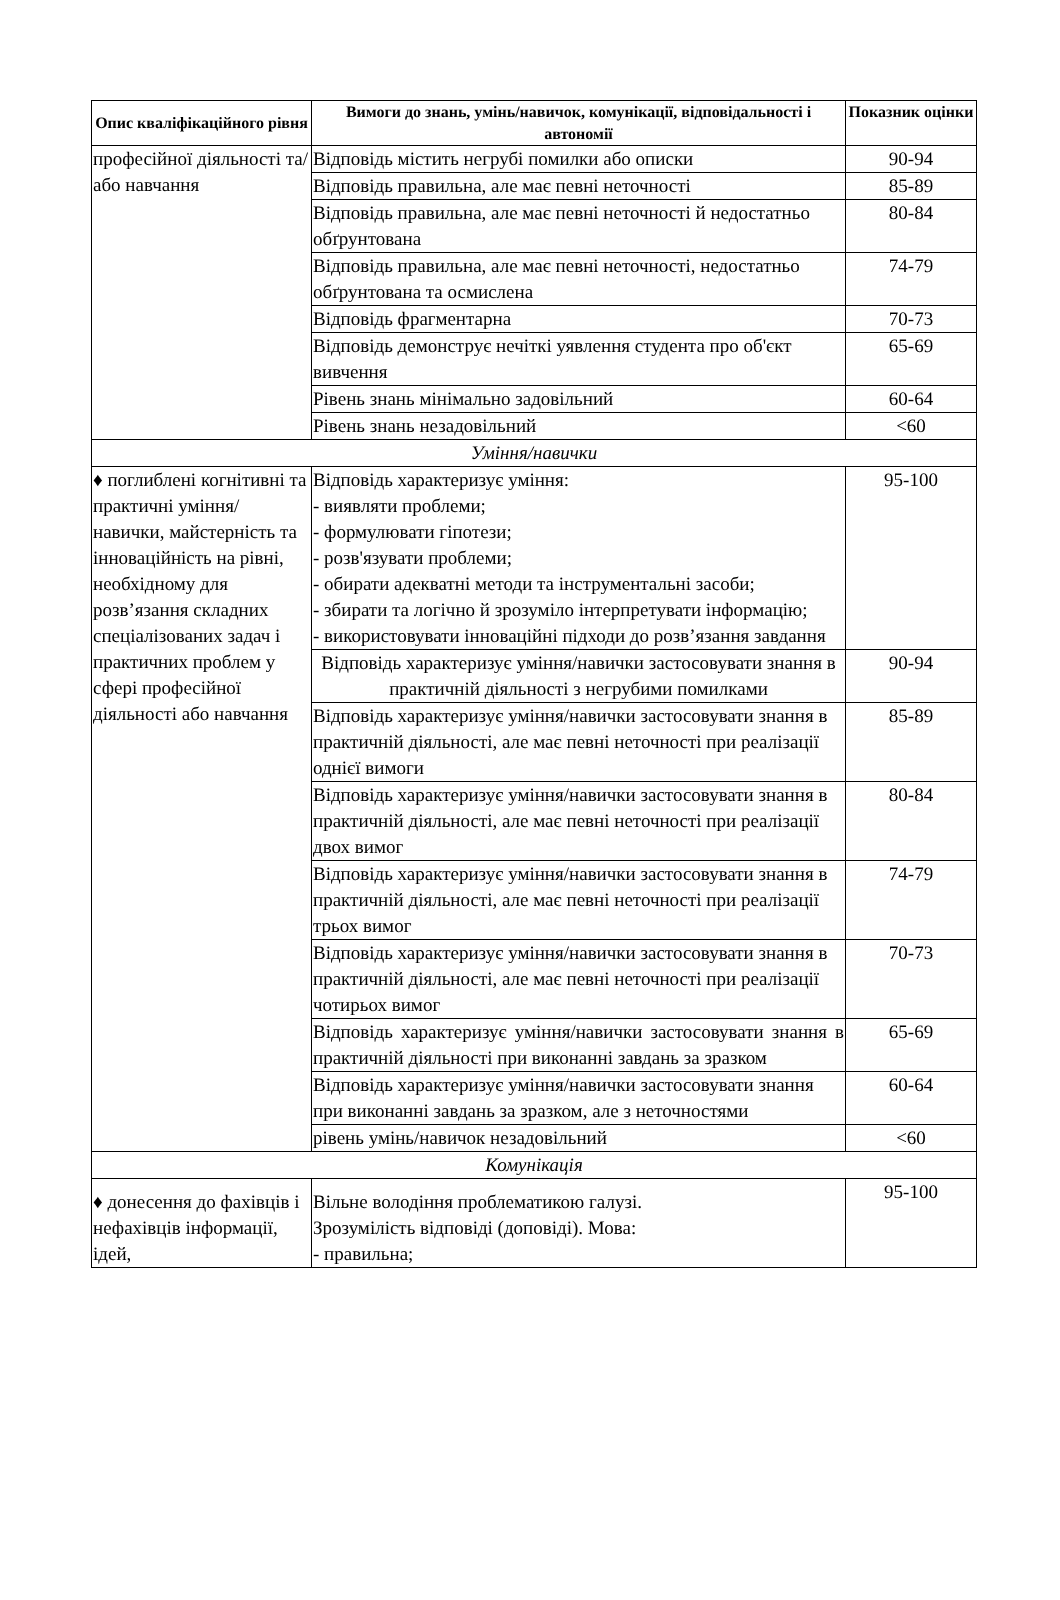| Опис кваліфікаційного рівня | Вимоги до знань, умінь/навичок, комунікації, відповідальності і автономії | Показник оцінки |
| --- | --- | --- |
| професійної діяльності та/або навчання | Відповідь містить негрубі помилки або описки | 90-94 |
| | Відповідь правильна, але має певні неточності | 85-89 |
| | Відповідь правильна, але має певні неточності й недостатньо обґрунтована | 80-84 |
| | Відповідь правильна, але має певні неточності, недостатньо обґрунтована та осмислена | 74-79 |
| | Відповідь фрагментарна | 70-73 |
| | Відповідь демонструє нечіткі уявлення студента про об'єкт вивчення | 65-69 |
| | Рівень знань мінімально задовільний | 60-64 |
| | Рівень знань незадовільний | <60 |
| Уміння/навички | | |
| ♦ поглиблені когнітивні та практичні уміння/навички, майстерність та інноваційність на рівні, необхідному для розв’язання складних спеціалізованих задач і практичних проблем у сфері професійної діяльності або навчання | Відповідь характеризує уміння: - виявляти проблеми; - формулювати гіпотези; - розв'язувати проблеми; - обирати адекватні методи та інструментальні засоби; - збирати та логічно й зрозуміло інтерпретувати інформацію; - використовувати інноваційні підходи до розв’язання завдання | 95-100 |
| | Відповідь характеризує уміння/навички застосовувати знання в практичній діяльності з негрубими помилками | 90-94 |
| | Відповідь характеризує уміння/навички застосовувати знання в практичній діяльності, але має певні неточності при реалізації однієї вимоги | 85-89 |
| | Відповідь характеризує уміння/навички застосовувати знання в практичній діяльності, але має певні неточності при реалізації двох вимог | 80-84 |
| | Відповідь характеризує уміння/навички застосовувати знання в практичній діяльності, але має певні неточності при реалізації трьох вимог | 74-79 |
| | Відповідь характеризує уміння/навички застосовувати знання в практичній діяльності, але має певні неточності при реалізації чотирьох вимог | 70-73 |
| | Відповідь характеризує уміння/навички застосовувати знання в практичній діяльності при виконанні завдань за зразком | 65-69 |
| | Відповідь характеризує уміння/навички застосовувати знання при виконанні завдань за зразком, але з неточностями | 60-64 |
| | рівень умінь/навичок незадовільний | <60 |
| Комунікація | | |
| ♦ донесення до фахівців і нефахівців інформації, ідей, | Вільне володіння проблематикою галузі. Зрозумілість відповіді (доповіді). Мова: - правильна; | 95-100 |